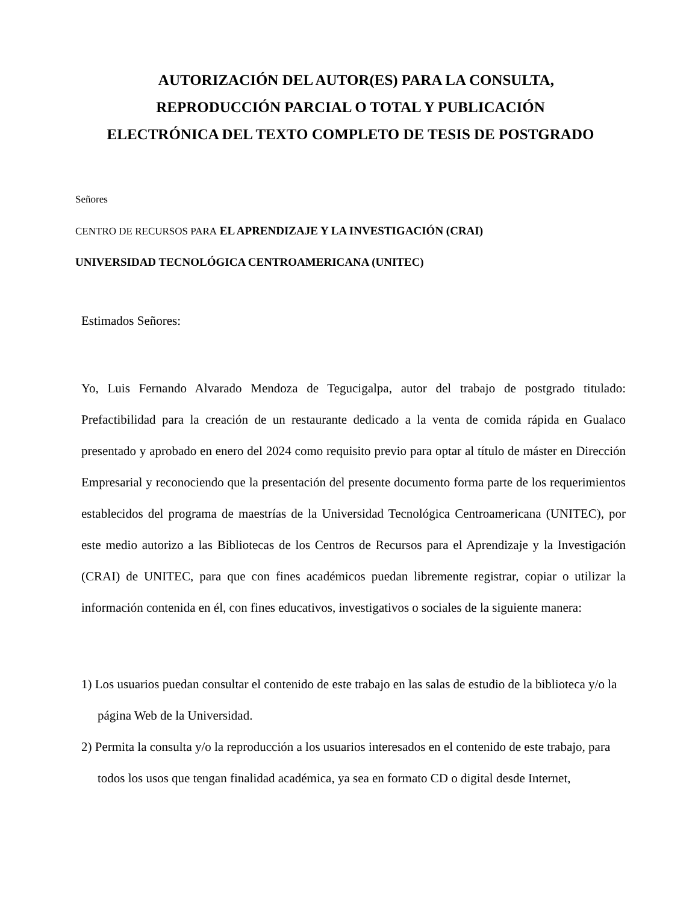AUTORIZACIÓN DEL AUTOR(ES) PARA LA CONSULTA,
REPRODUCCIÓN PARCIAL O TOTAL Y PUBLICACIÓN
ELECTRÓNICA DEL TEXTO COMPLETO DE TESIS DE POSTGRADO
Señores
CENTRO DE RECURSOS PARA EL APRENDIZAJE Y LA INVESTIGACIÓN (CRAI)
UNIVERSIDAD TECNOLÓGICA CENTROAMERICANA (UNITEC)
Estimados Señores:
Yo, Luis Fernando Alvarado Mendoza de Tegucigalpa, autor del trabajo de postgrado titulado: Prefactibilidad para la creación de un restaurante dedicado a la venta de comida rápida en Gualaco presentado y aprobado en enero del 2024 como requisito previo para optar al título de máster en Dirección Empresarial y reconociendo que la presentación del presente documento forma parte de los requerimientos establecidos del programa de maestrías de la Universidad Tecnológica Centroamericana (UNITEC), por este medio autorizo a las Bibliotecas de los Centros de Recursos para el Aprendizaje y la Investigación (CRAI) de UNITEC, para que con fines académicos puedan libremente registrar, copiar o utilizar la información contenida en él, con fines educativos, investigativos o sociales de la siguiente manera:
1) Los usuarios puedan consultar el contenido de este trabajo en las salas de estudio de la biblioteca y/o la página Web de la Universidad.
2) Permita la consulta y/o la reproducción a los usuarios interesados en el contenido de este trabajo, para todos los usos que tengan finalidad académica, ya sea en formato CD o digital desde Internet,